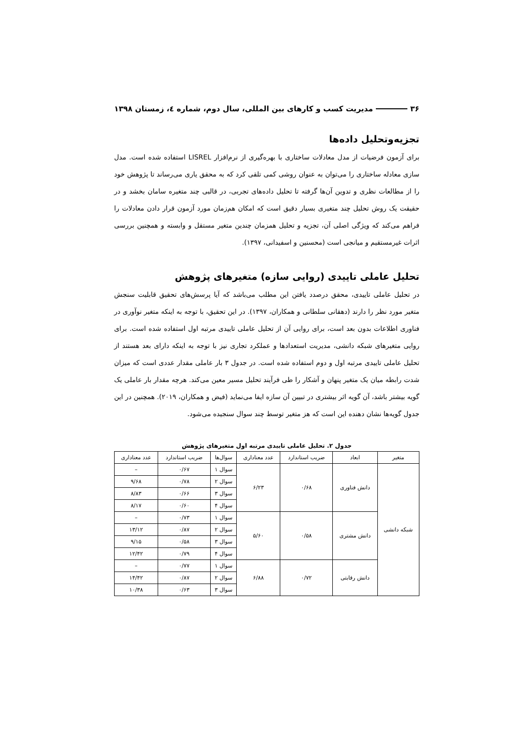۳۶ مدیریت کسب و کارهای بین المللی، سال دوم، شماره ٤، زمستان ۱۳۹۸
تجزیه‌وتحلیل داده‌ها
برای آزمون فرضیات از مدل معادلات ساختاری با بهره‌گیری از نرم‌افزار LISREL استفاده شده است. مدل سازی معادله ساختاری را می‌توان به عنوان روشی کمی تلقی کرد که به محقق یاری می‌رساند تا پژوهش خود را از مطالعات نظری و تدوین آن‌ها گرفته تا تحلیل داده‌های تجربی، در قالبی چند متغیره سامان بخشد و در حقیقت یک روش تحلیل چند متغیری بسیار دقیق است که امکان هم‌زمان مورد آزمون قرار دادن معادلات را فراهم می‌کند که ویژگی اصلی آن، تجزیه و تحلیل همزمان چندین متغیر مستقل و وابسته و همچنین بررسی اثرات غیرمستقیم و میانجی است (محسنین و اسفیدانی، ۱۳۹۷).
تحلیل عاملی تاییدی (روایی سازه) متغیرهای پژوهش
در تحلیل عاملی تاییدی، محقق درصدد یافتن این مطلب می‌باشد که آیا پرسش‌های تحقیق قابلیت سنجش متغیر مورد نظر را دارند (دهقانی سلطانی و همکاران، ۱۳۹۷). در این تحقیق، با توجه به اینکه متغیر نوآوری در فناوری اطلاعات بدون بعد است، برای روایی آن از تحلیل عاملی تاییدی مرتبه اول استفاده شده است. برای روایی متغیرهای شبکه دانشی، مدیریت استعدادها و عملکرد تجاری نیز با توجه به اینکه دارای بعد هستند از تحلیل عاملی تاییدی مرتبه اول و دوم استفاده شده است. در جدول ۳ بار عاملی مقدار عددی است که میزان شدت رابطه میان یک متغیر پنهان و آشکار را طی فرآیند تحلیل مسیر معین می‌کند. هرچه مقدار بار عاملی یک گویه بیشتر باشد، آن گویه اثر بیشتری در تبیین آن سازه ایفا می‌نماید (فیض و همکاران، ۲۰۱۹). همچنین در این جدول گویه‌ها نشان دهنده این است که هز متغیر توسط چند سوال سنجیده می‌شود.
جدول ۲. تحلیل عاملی تاییدی مرتبه اول متغیرهای پژوهش
| متغیر | ابعاد | ضریب استاندارد | عدد معناداری | سوال‌ها | ضریب استاندارد | عدد معناداری |
| --- | --- | --- | --- | --- | --- | --- |
| شبکه دانشی | دانش فناوری | ۰/۶۸ | ۶/۲۳ | سوال ۱ | ۰/۶۷ | – |
| | | | | سوال ۲ | ۰/۷۸ | ۹/۶۸ |
| | | | | سوال ۳ | ۰/۶۶ | ۸/۸۳ |
| | | | | سوال ۴ | ۰/۶۰ | ۸/۱۷ |
| | دانش مشتری | ۰/۵۸ | ۵/۶۰ | سوال ۱ | ۰/۷۳ | – |
| | | | | سوال ۲ | ۰/۸۷ | ۱۳/۱۲ |
| | | | | سوال ۳ | ۰/۵۸ | ۹/۱۵ |
| | | | | سوال ۴ | ۰/۷۹ | ۱۲/۴۲ |
| | دانش رقابتی | ۰/۷۲ | ۶/۸۸ | سوال ۱ | ۰/۷۷ | – |
| | | | | سوال ۲ | ۰/۸۷ | ۱۴/۴۲ |
| | | | | سوال ۳ | ۰/۶۳ | ۱۰/۳۸ |